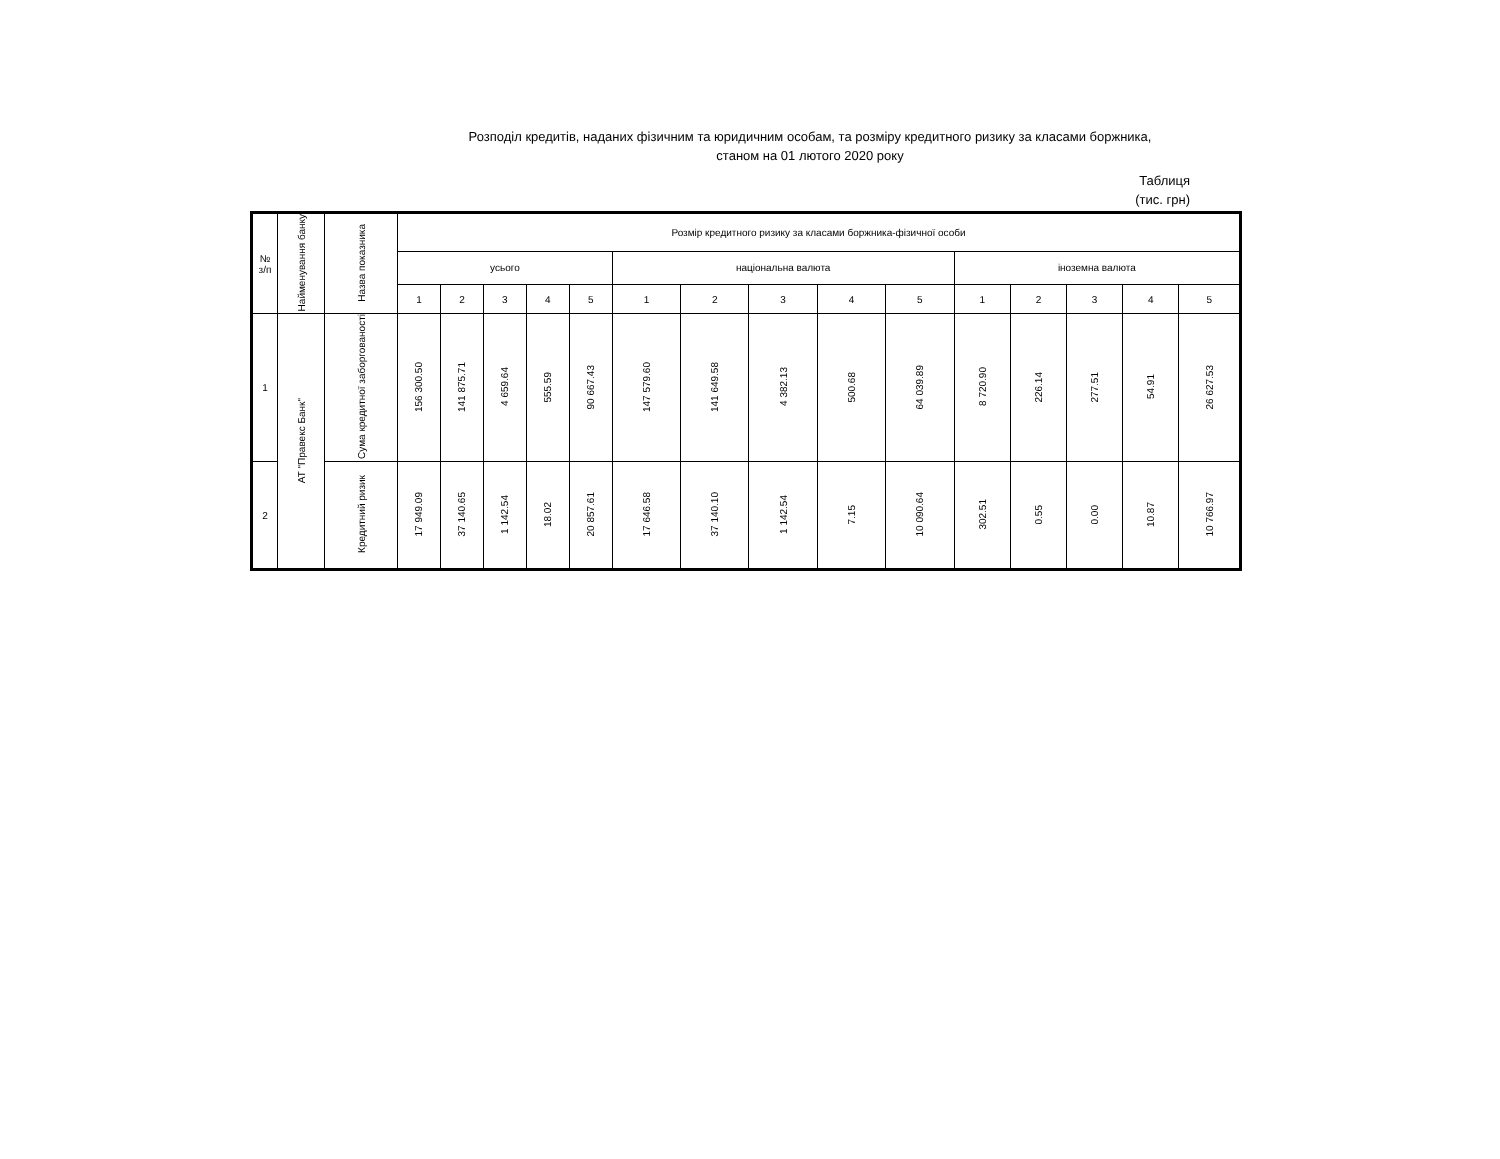Розподіл кредитів, наданих фізичним та юридичним особам, та розміру кредитного ризику за класами боржника,
станом на 01 лютого 2020 року
Таблиця
(тис. грн)
| № з/п | Найменування банку | Назва показника | Розмір кредитного ризику за класами боржника-фізичної особи | | | | | | | | | | | | | | |
| --- | --- | --- | --- | --- | --- | --- | --- | --- | --- | --- | --- | --- | --- | --- | --- | --- | --- |
| | | | усього | | | | | національна валюта | | | | | іноземна валюта | | | | |
| | | | 1 | 2 | 3 | 4 | 5 | 1 | 2 | 3 | 4 | 5 | 1 | 2 | 3 | 4 | 5 |
| 1 | АТ "Правекс Банк" | Сума кредитної заборгованості | 156 300.50 | 141 875.71 | 4 659.64 | 555.59 | 90 667.43 | 147 579.60 | 141 649.58 | 4 382.13 | 500.68 | 64 039.89 | 8 720.90 | 226.14 | 277.51 | 54.91 | 26 627.53 |
| 2 | | Кредитний ризик | 17 949.09 | 37 140.65 | 1 142.54 | 18.02 | 20 857.61 | 17 646.58 | 37 140.10 | 1 142.54 | 7.15 | 10 090.64 | 302.51 | 0.55 | 0.00 | 10.87 | 10 766.97 |